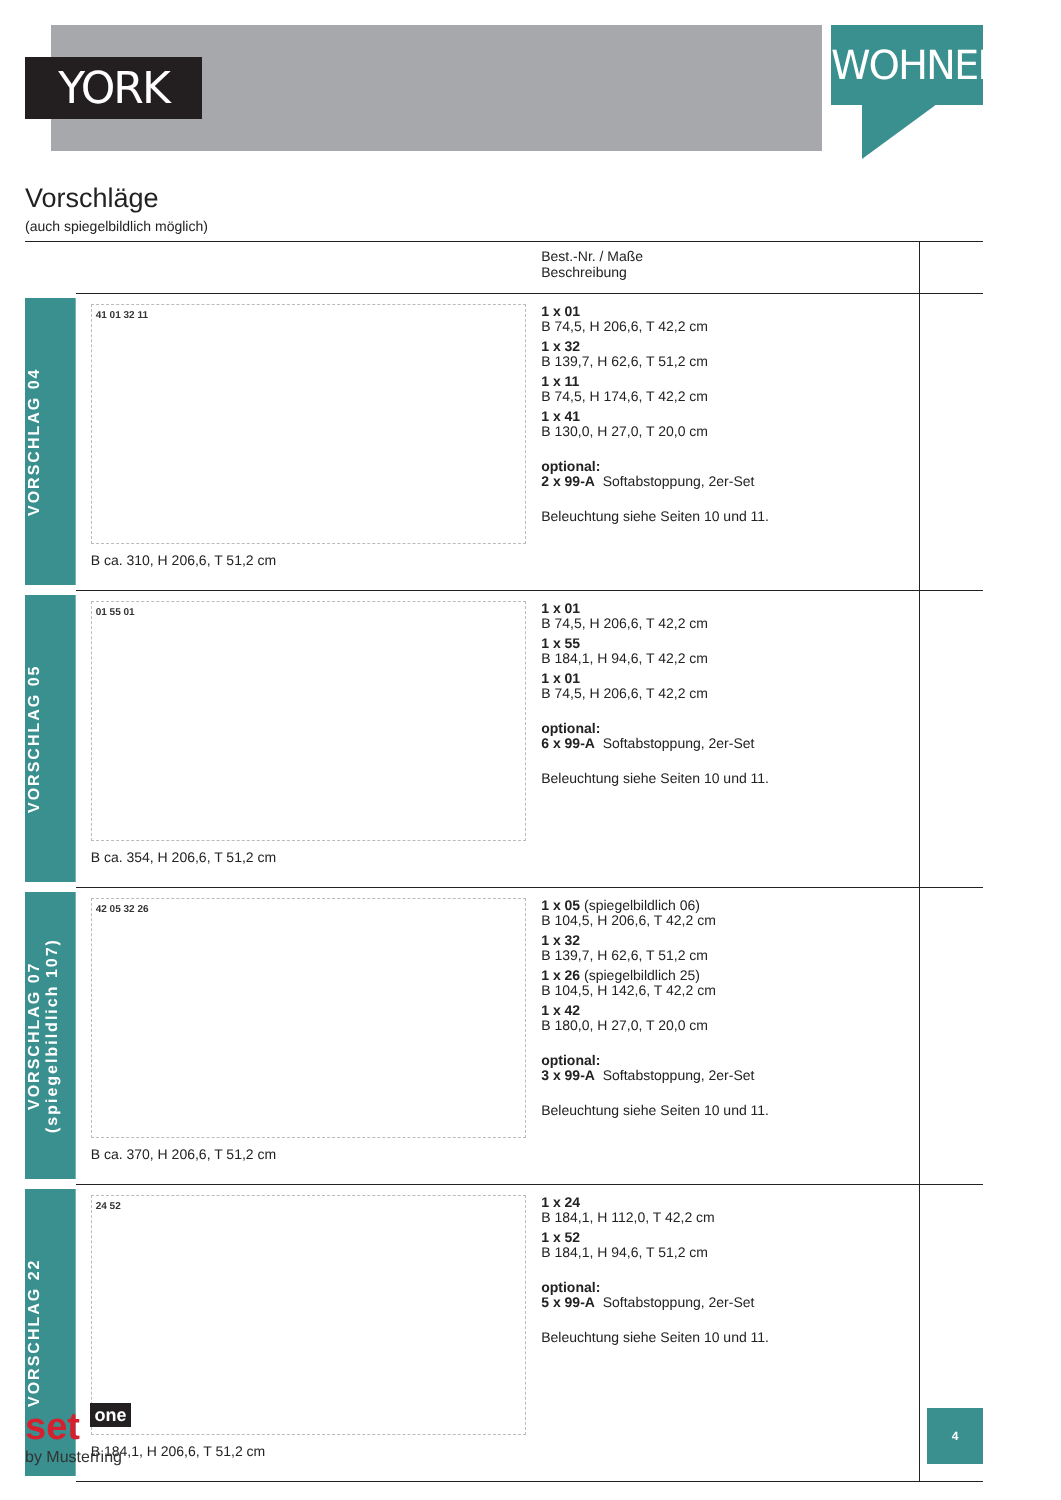YORK
WOHNEN
Vorschläge
(auch spiegelbildlich möglich)
| | | Best.-Nr. / Maße Beschreibung | |
| --- | --- | --- | --- |
| VORSCHLAG 04 | 41 01 32 11 B ca. 310, H 206,6, T 51,2 cm | 1 x 01 B 74,5, H 206,6, T 42,2 cm 1 x 32 B 139,7, H 62,6, T 51,2 cm 1 x 11 B 74,5, H 174,6, T 42,2 cm 1 x 41 B 130,0, H 27,0, T 20,0 cm optional: 2 x 99-A Softabstoppung, 2er-Set Beleuchtung siehe Seiten 10 und 11. | |
| VORSCHLAG 05 | 01 55 01 B ca. 354, H 206,6, T 51,2 cm | 1 x 01 B 74,5, H 206,6, T 42,2 cm 1 x 55 B 184,1, H 94,6, T 42,2 cm 1 x 01 B 74,5, H 206,6, T 42,2 cm optional: 6 x 99-A Softabstoppung, 2er-Set Beleuchtung siehe Seiten 10 und 11. | |
| VORSCHLAG 07 (spiegelbildlich 107) | 42 05 32 26 B ca. 370, H 206,6, T 51,2 cm | 1 x 05 (spiegelbildlich 06) B 104,5, H 206,6, T 42,2 cm 1 x 32 B 139,7, H 62,6, T 51,2 cm 1 x 26 (spiegelbildlich 25) B 104,5, H 142,6, T 42,2 cm 1 x 42 B 180,0, H 27,0, T 20,0 cm optional: 3 x 99-A Softabstoppung, 2er-Set Beleuchtung siehe Seiten 10 und 11. | |
| VORSCHLAG 22 | 24 52 B 184,1, H 206,6, T 51,2 cm | 1 x 24 B 184,1, H 112,0, T 42,2 cm 1 x 52 B 184,1, H 94,6, T 51,2 cm optional: 5 x 99-A Softabstoppung, 2er-Set Beleuchtung siehe Seiten 10 und 11. | |
set one
by Musterring
4